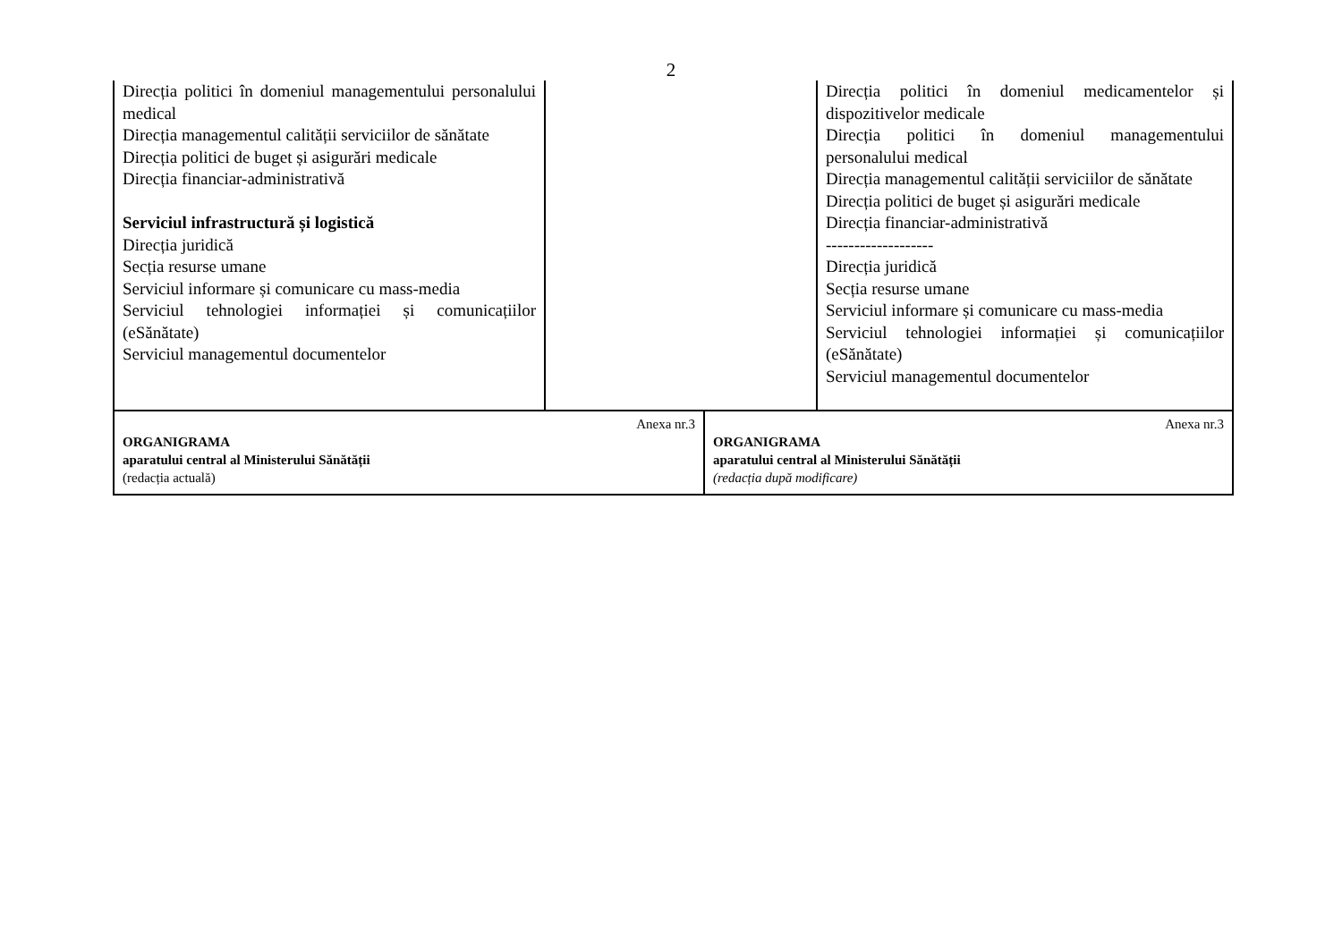2
| Direcția politici în domeniul managementului personalului medical Direcția managementul calității serviciilor de sănătate Direcția politici de buget și asigurări medicale Direcția financiar-administrativă Serviciul infrastructură și logistică Direcția juridică Secția resurse umane Serviciul informare și comunicare cu mass-media Serviciul tehnologiei informației și comunicațiilor (eSănătate) Serviciul managementul documentelor | | Direcția politici în domeniul medicamentelor și dispozitivelor medicale Direcția politici în domeniul managementului personalului medical Direcția managementul calității serviciilor de sănătate Direcția politici de buget și asigurări medicale Direcția financiar-administrativă ------------------- Direcția juridică Secția resurse umane Serviciul informare și comunicare cu mass-media Serviciul tehnologiei informației și comunicațiilor (eSănătate) Serviciul managementul documentelor |
| Anexa nr.3 ORGANIGRAMA aparatului central al Ministerului Sănătății (redacția actuală) | Anexa nr.3 ORGANIGRAMA aparatului central al Ministerului Sănătății (redacția după modificare) |